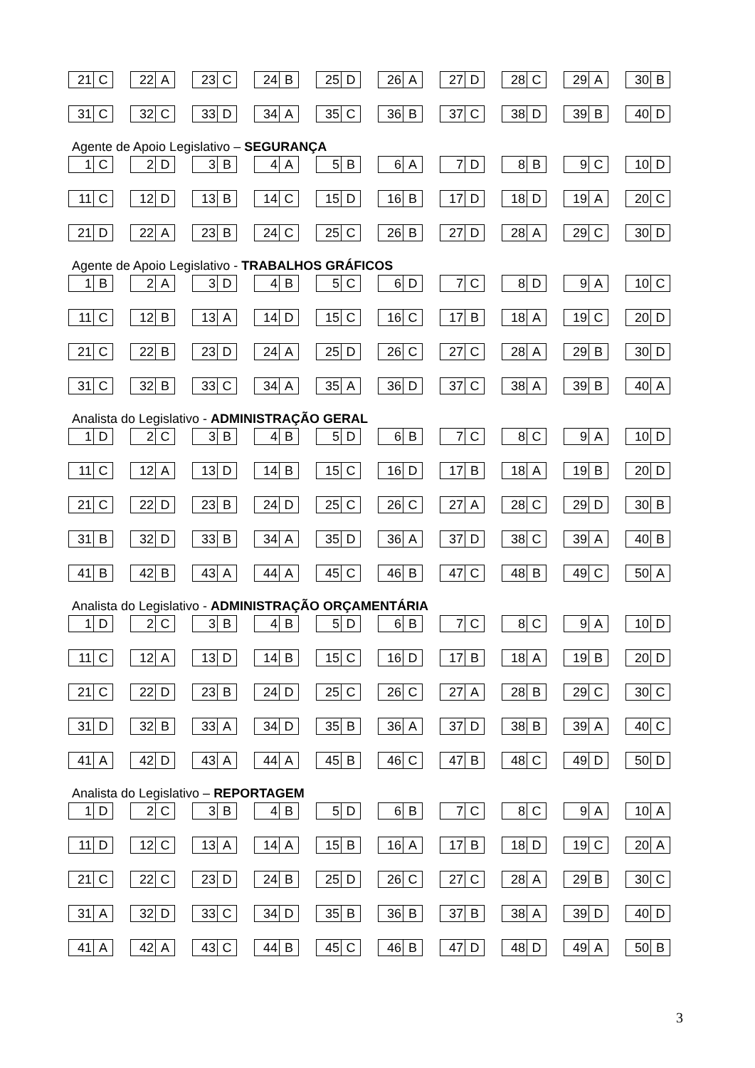| 21 C | 22 A | 23 C | 24 B | 25 D | 26 A | 27 D | 28 C | 29 A | 30 B |
| 31 C | 32 C | 33 D | 34 A | 35 C | 36 B | 37 C | 38 D | 39 B | 40 D |
Agente de Apoio Legislativo – SEGURANÇA
| 1 C | 2 D | 3 B | 4 A | 5 B | 6 A | 7 D | 8 B | 9 C | 10 D |
| 11 C | 12 D | 13 B | 14 C | 15 D | 16 B | 17 D | 18 D | 19 A | 20 C |
| 21 D | 22 A | 23 B | 24 C | 25 C | 26 B | 27 D | 28 A | 29 C | 30 D |
Agente de Apoio Legislativo - TRABALHOS GRÁFICOS
| 1 B | 2 A | 3 D | 4 B | 5 C | 6 D | 7 C | 8 D | 9 A | 10 C |
| 11 C | 12 B | 13 A | 14 D | 15 C | 16 C | 17 B | 18 A | 19 C | 20 D |
| 21 C | 22 B | 23 D | 24 A | 25 D | 26 C | 27 C | 28 A | 29 B | 30 D |
| 31 C | 32 B | 33 C | 34 A | 35 A | 36 D | 37 C | 38 A | 39 B | 40 A |
Analista do Legislativo - ADMINISTRAÇÃO GERAL
| 1 D | 2 C | 3 B | 4 B | 5 D | 6 B | 7 C | 8 C | 9 A | 10 D |
| 11 C | 12 A | 13 D | 14 B | 15 C | 16 D | 17 B | 18 A | 19 B | 20 D |
| 21 C | 22 D | 23 B | 24 D | 25 C | 26 C | 27 A | 28 C | 29 D | 30 B |
| 31 B | 32 D | 33 B | 34 A | 35 D | 36 A | 37 D | 38 C | 39 A | 40 B |
| 41 B | 42 B | 43 A | 44 A | 45 C | 46 B | 47 C | 48 B | 49 C | 50 A |
Analista do Legislativo - ADMINISTRAÇÃO ORÇAMENTÁRIA
| 1 D | 2 C | 3 B | 4 B | 5 D | 6 B | 7 C | 8 C | 9 A | 10 D |
| 11 C | 12 A | 13 D | 14 B | 15 C | 16 D | 17 B | 18 A | 19 B | 20 D |
| 21 C | 22 D | 23 B | 24 D | 25 C | 26 C | 27 A | 28 B | 29 C | 30 C |
| 31 D | 32 B | 33 A | 34 D | 35 B | 36 A | 37 D | 38 B | 39 A | 40 C |
| 41 A | 42 D | 43 A | 44 A | 45 B | 46 C | 47 B | 48 C | 49 D | 50 D |
Analista do Legislativo – REPORTAGEM
| 1 D | 2 C | 3 B | 4 B | 5 D | 6 B | 7 C | 8 C | 9 A | 10 A |
| 11 D | 12 C | 13 A | 14 A | 15 B | 16 A | 17 B | 18 D | 19 C | 20 A |
| 21 C | 22 C | 23 D | 24 B | 25 D | 26 C | 27 C | 28 A | 29 B | 30 C |
| 31 A | 32 D | 33 C | 34 D | 35 B | 36 B | 37 B | 38 A | 39 D | 40 D |
| 41 A | 42 A | 43 C | 44 B | 45 C | 46 B | 47 D | 48 D | 49 A | 50 B |
3